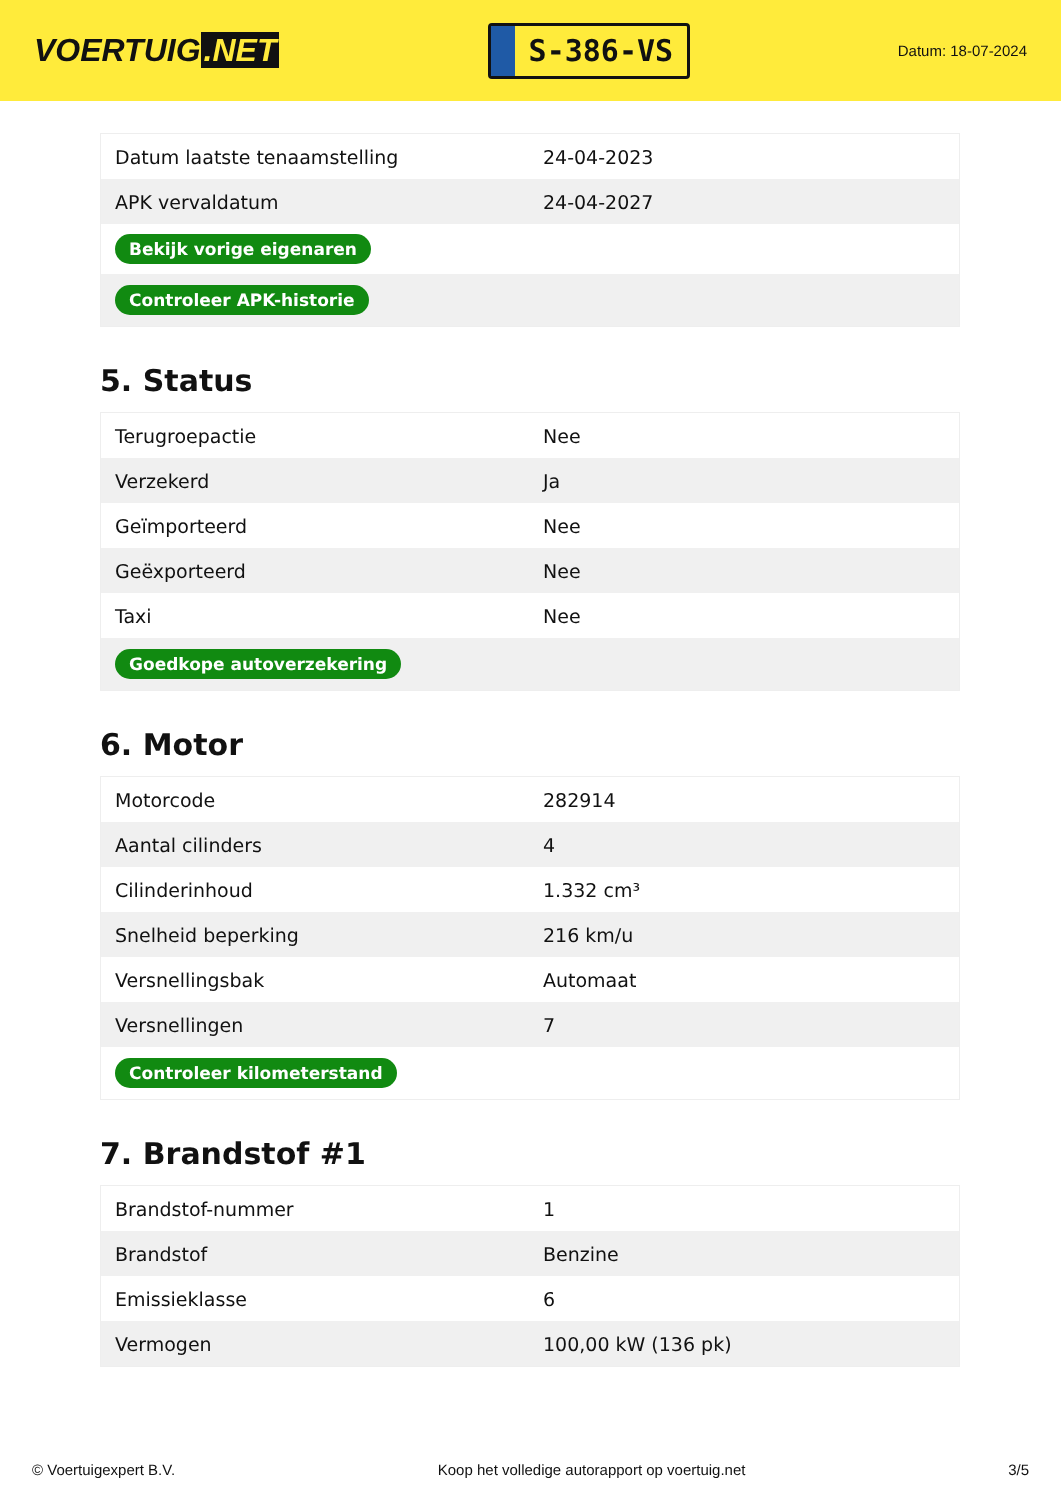VOERTUIG.NET
S-386-VS
Datum: 18-07-2024
| Datum laatste tenaamstelling | 24-04-2023 |
| APK vervaldatum | 24-04-2027 |
| Bekijk vorige eigenaren | |
| Controleer APK-historie | |
5. Status
| Terugroepactie | Nee |
| Verzekerd | Ja |
| Geïmporteerd | Nee |
| Geëxporteerd | Nee |
| Taxi | Nee |
| Goedkope autoverzekering | |
6. Motor
| Motorcode | 282914 |
| Aantal cilinders | 4 |
| Cilinderinhoud | 1.332 cm³ |
| Snelheid beperking | 216 km/u |
| Versnellingsbak | Automaat |
| Versnellingen | 7 |
| Controleer kilometerstand | |
7. Brandstof #1
| Brandstof-nummer | 1 |
| Brandstof | Benzine |
| Emissieklasse | 6 |
| Vermogen | 100,00 kW (136 pk) |
© Voertuigexpert B.V. Koop het volledige autorapport op voertuig.net 3/5